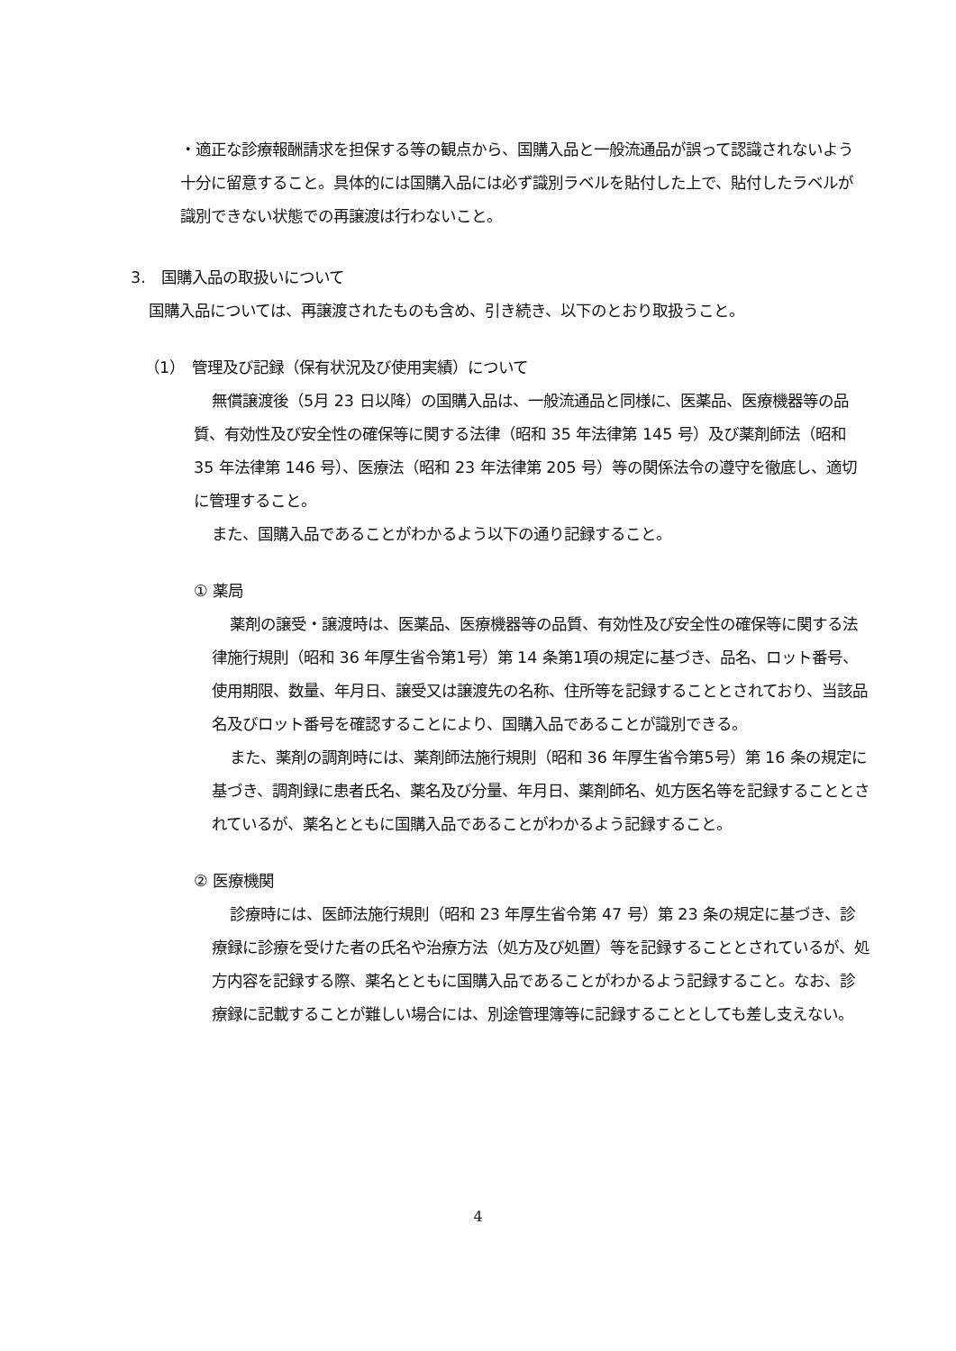・適正な診療報酬請求を担保する等の観点から、国購入品と一般流通品が誤って認識されないよう十分に留意すること。具体的には国購入品には必ず識別ラベルを貼付した上で、貼付したラベルが識別できない状態での再譲渡は行わないこと。
3.　国購入品の取扱いについて
国購入品については、再譲渡されたものも含め、引き続き、以下のとおり取扱うこと。
（1）　管理及び記録（保有状況及び使用実績）について
無償譲渡後（5月 23 日以降）の国購入品は、一般流通品と同様に、医薬品、医療機器等の品質、有効性及び安全性の確保等に関する法律（昭和 35 年法律第 145 号）及び薬剤師法（昭和 35 年法律第 146 号）、医療法（昭和 23 年法律第 205 号）等の関係法令の遵守を徹底し、適切に管理すること。
また、国購入品であることがわかるよう以下の通り記録すること。
① 薬局
薬剤の譲受・譲渡時は、医薬品、医療機器等の品質、有効性及び安全性の確保等に関する法律施行規則（昭和 36 年厚生省令第1号）第 14 条第1項の規定に基づき、品名、ロット番号、使用期限、数量、年月日、譲受又は譲渡先の名称、住所等を記録することとされており、当該品名及びロット番号を確認することにより、国購入品であることが識別できる。
また、薬剤の調剤時には、薬剤師法施行規則（昭和 36 年厚生省令第5号）第 16 条の規定に基づき、調剤録に患者氏名、薬名及び分量、年月日、薬剤師名、処方医名等を記録することとされているが、薬名とともに国購入品であることがわかるよう記録すること。
② 医療機関
診療時には、医師法施行規則（昭和 23 年厚生省令第 47 号）第 23 条の規定に基づき、診療録に診療を受けた者の氏名や治療方法（処方及び処置）等を記録することとされているが、処方内容を記録する際、薬名とともに国購入品であることがわかるよう記録すること。なお、診療録に記載することが難しい場合には、別途管理簿等に記録することとしても差し支えない。
4